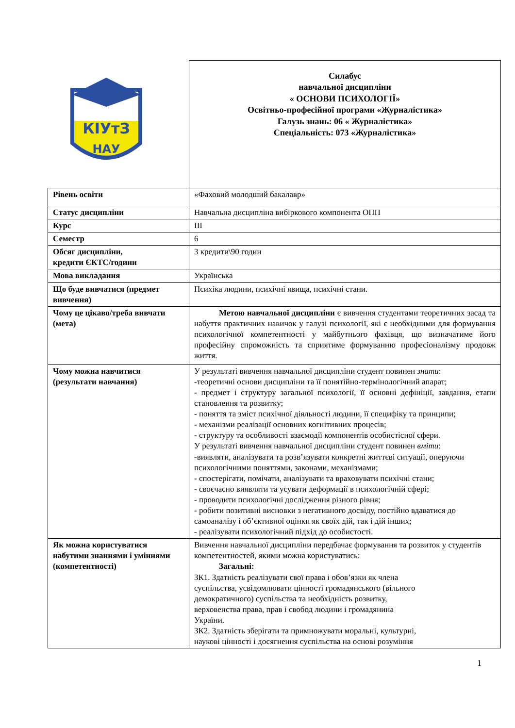| КІУтЗ НАУ | Силабус навчальної дисципліни « ОСНОВИ ПСИХОЛОГІЇ» Освітньо-професійної програми «Журналістика» Галузь знань: 06 « Журналістика» Спеціальність: 073 «Журналістика» |
| Рівень освіти | «Фаховий молодший бакалавр» |
| Статус дисципліни | Навчальна дисципліна вибіркового компонента ОПП |
| Курс | ІІІ |
| Семестр | 6 |
| Обсяг дисципліни, кредити ЄКТС/години | 3 кредити\90 годин |
| Мова викладання | Українська |
| Що буде вивчатися (предмет вивчення) | Психіка людини, психічні явища, психічні стани. |
| Чому це цікаво/треба вивчати (мета) | Метою навчальної дисципліни є вивчення студентами теоретичних засад та набуття практичних навичок у галузі психології, які є необхідними для формування психологічної компетентності у майбутнього фахівця, що визначатиме його професійну спроможність та сприятиме формуванню професіоналізму продовж життя. |
| Чому можна навчитися (результати навчання) | У результаті вивчення навчальної дисципліни студент повинен знати : -теоретичні основи дисципліни та її понятійно-термінологічний апарат; - предмет і структуру загальної психології, її основні дефініції, завдання, етапи становлення та розвитку; - поняття та зміст психічної діяльності людини, її специфіку та принципи; - механізми реалізації основних когнітивних процесів; - структуру та особливості взаємодії компонентів особистісної сфери. У результаті вивчення навчальної дисципліни студент повинен вміти : -виявляти, аналізувати та розв’язувати конкретні життєві ситуації, оперуючи психологічними поняттями, законами, механізмами; - спостерігати, помічати, аналізувати та враховувати психічні стани; - своєчасно виявляти та усувати деформації в психологічній сфері; - проводити психологічні дослідження різного рівня; - робити позитивні висновки з негативного досвіду, постійно вдаватися до самоаналізу і об’єктивної оцінки як своїх дій, так і дій інших; - реалізувати психологічний підхід до особистості. |
| Як можна користуватися набутими знаннями і уміннями (компетентності) | Вивчення навчальної дисципліни передбачає формування та розвиток у студентів компетентностей, якими можна користуватись: Загальні: ЗК1. Здатність реалізувати свої права і обов’язки як члена суспільства, усвідомлювати цінності громадянського (вільного демократичного) суспільства та необхідність розвитку, верховенства права, прав і свобод людини і громадянина України. ЗК2. Здатність зберігати та примножувати моральні, культурні, наукові цінності і досягнення суспільства на основі розуміння |
1